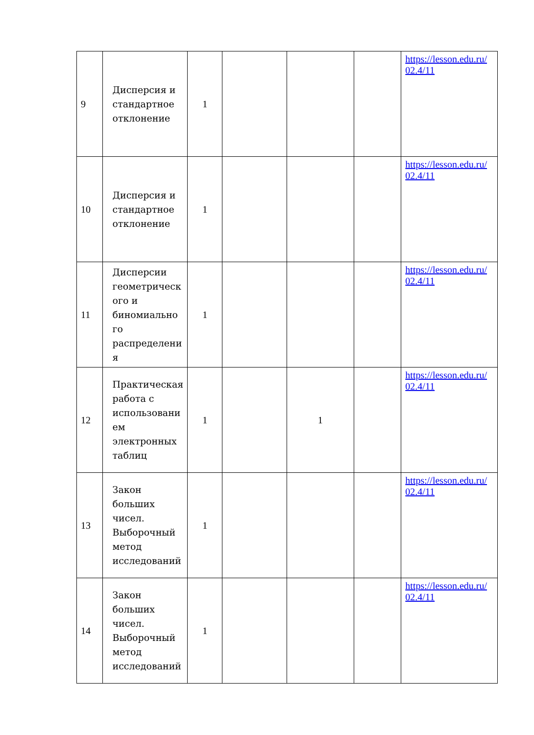| 9 | Дисперсия и стандартное отклонение | 1 | | | | https://lesson.edu.ru/ 02.4/11 |
| 10 | Дисперсия и стандартное отклонение | 1 | | | | https://lesson.edu.ru/ 02.4/11 |
| 11 | Дисперсии геометрическ ого и биномиально го распределени я | 1 | | | | https://lesson.edu.ru/ 02.4/11 |
| 12 | Практическая работа с использовани ем электронных таблиц | 1 | | 1 | | https://lesson.edu.ru/ 02.4/11 |
| 13 | Закон больших чисел. Выборочный метод исследований | 1 | | | | https://lesson.edu.ru/ 02.4/11 |
| 14 | Закон больших чисел. Выборочный метод исследований | 1 | | | | https://lesson.edu.ru/ 02.4/11 |